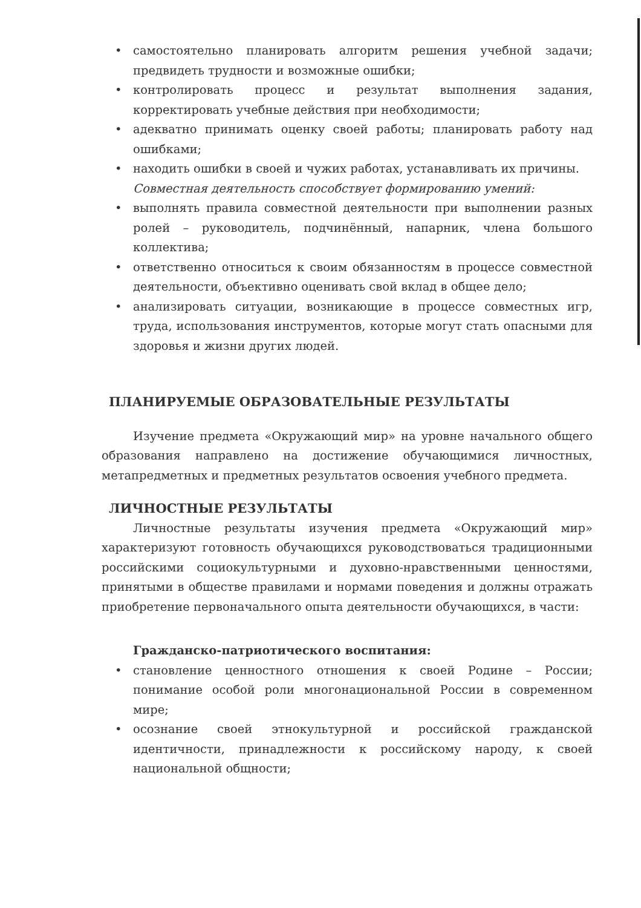• самостоятельно планировать алгоритм решения учебной задачи; предвидеть трудности и возможные ошибки;
• контролировать процесс и результат выполнения задания, корректировать учебные действия при необходимости;
• адекватно принимать оценку своей работы; планировать работу над ошибками;
• находить ошибки в своей и чужих работах, устанавливать их причины.
Совместная деятельность способствует формированию умений:
• выполнять правила совместной деятельности при выполнении разных ролей – руководитель, подчинённый, напарник, члена большого коллектива;
• ответственно относиться к своим обязанностям в процессе совместной деятельности, объективно оценивать свой вклад в общее дело;
• анализировать ситуации, возникающие в процессе совместных игр, труда, использования инструментов, которые могут стать опасными для здоровья и жизни других людей.
ПЛАНИРУЕМЫЕ ОБРАЗОВАТЕЛЬНЫЕ РЕЗУЛЬТАТЫ
Изучение предмета «Окружающий мир» на уровне начального общего образования направлено на достижение обучающимися личностных, метапредметных и предметных результатов освоения учебного предмета.
ЛИЧНОСТНЫЕ РЕЗУЛЬТАТЫ
Личностные результаты изучения предмета «Окружающий мир» характеризуют готовность обучающихся руководствоваться традиционными российскими социокультурными и духовно-нравственными ценностями, принятыми в обществе правилами и нормами поведения и должны отражать приобретение первоначального опыта деятельности обучающихся, в части:
Гражданско-патриотического воспитания:
• становление ценностного отношения к своей Родине – России; понимание особой роли многонациональной России в современном мире;
• осознание своей этнокультурной и российской гражданской идентичности, принадлежности к российскому народу, к своей национальной общности;